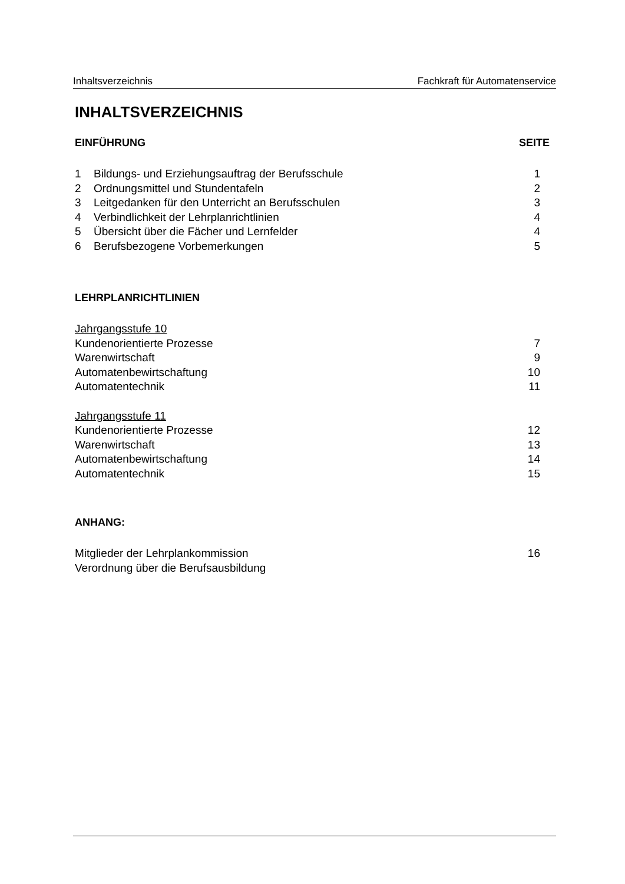Inhaltsverzeichnis Fachkraft für Automatenservice
INHALTSVERZEICHNIS
EINFÜHRUNG SEITE
1 Bildungs- und Erziehungsauftrag der Berufsschule 1
2 Ordnungsmittel und Stundentafeln 2
3 Leitgedanken für den Unterricht an Berufsschulen 3
4 Verbindlichkeit der Lehrplanrichtlinien 4
5 Übersicht über die Fächer und Lernfelder 4
6 Berufsbezogene Vorbemerkungen 5
LEHRPLANRICHTLINIEN
Jahrgangsstufe 10
Kundenorientierte Prozesse 7
Warenwirtschaft 9
Automatenbewirtschaftung 10
Automatentechnik 11
Jahrgangsstufe 11
Kundenorientierte Prozesse 12
Warenwirtschaft 13
Automatenbewirtschaftung 14
Automatentechnik 15
ANHANG:
Mitglieder der Lehrplankommission 16
Verordnung über die Berufsausbildung